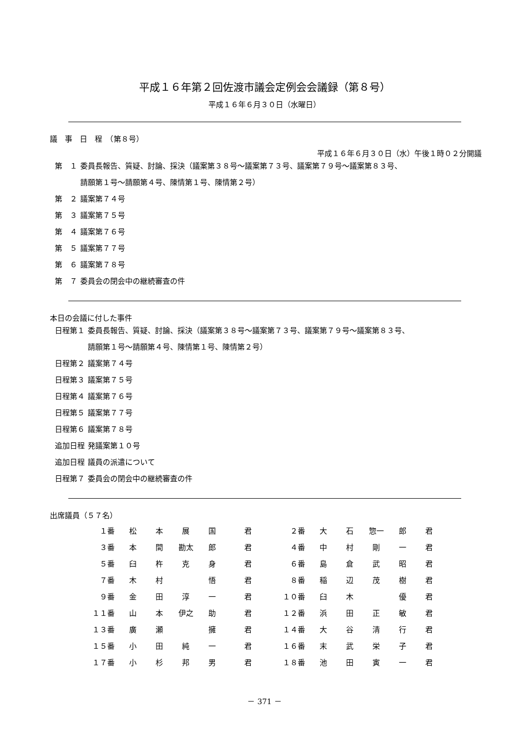平成１６年第２回佐渡市議会定例会会議録（第８号）
平成１６年６月３０日（水曜日）
議　事　日　程　（第８号）
平成１６年６月３０日（水）午後１時０２分開議
| 第 １ | 委員長報告、質疑、討論、採決（議案第３８号～議案第７３号、議案第７９号～議案第８３号、 請願第１号～請願第４号、陳情第１号、陳情第２号） |
| 第 ２ | 議案第７４号 |
| 第 ３ | 議案第７５号 |
| 第 ４ | 議案第７６号 |
| 第 ５ | 議案第７７号 |
| 第 ６ | 議案第７８号 |
| 第 ７ | 委員会の閉会中の継続審査の件 |
本日の会議に付した事件
| 日程第１ | 委員長報告、質疑、討論、採決（議案第３８号～議案第７３号、議案第７９号～議案第８３号、 請願第１号～請願第４号、陳情第１号、陳情第２号） |
| 日程第２ | 議案第７４号 |
| 日程第３ | 議案第７５号 |
| 日程第４ | 議案第７６号 |
| 日程第５ | 議案第７７号 |
| 日程第６ | 議案第７８号 |
| 追加日程 | 発議案第１０号 |
| 追加日程 | 議員の派遣について |
| 日程第７ | 委員会の閉会中の継続審査の件 |
出席議員（５７名）
| １番 | 松 | 本 | 展 | 国 | 君 | ２番 | 大 | 石 | 惣一 | 郎 | 君 |
| ３番 | 本 | 間 | 勘太 | 郎 | 君 | ４番 | 中 | 村 | 剛 | 一 | 君 |
| ５番 | 臼 | 杵 | 克 | 身 | 君 | ６番 | 島 | 倉 | 武 | 昭 | 君 |
| ７番 | 木 | 村 | | 悟 | 君 | ８番 | 稲 | 辺 | 茂 | 樹 | 君 |
| ９番 | 金 | 田 | 淳 | 一 | 君 | １０番 | 臼 | 木 | | 優 | 君 |
| １１番 | 山 | 本 | 伊之 | 助 | 君 | １２番 | 浜 | 田 | 正 | 敏 | 君 |
| １３番 | 廣 | 瀬 | | 擁 | 君 | １４番 | 大 | 谷 | 清 | 行 | 君 |
| １５番 | 小 | 田 | 純 | 一 | 君 | １６番 | 末 | 武 | 栄 | 子 | 君 |
| １７番 | 小 | 杉 | 邦 | 男 | 君 | １８番 | 池 | 田 | 寅 | 一 | 君 |
－ 371 －